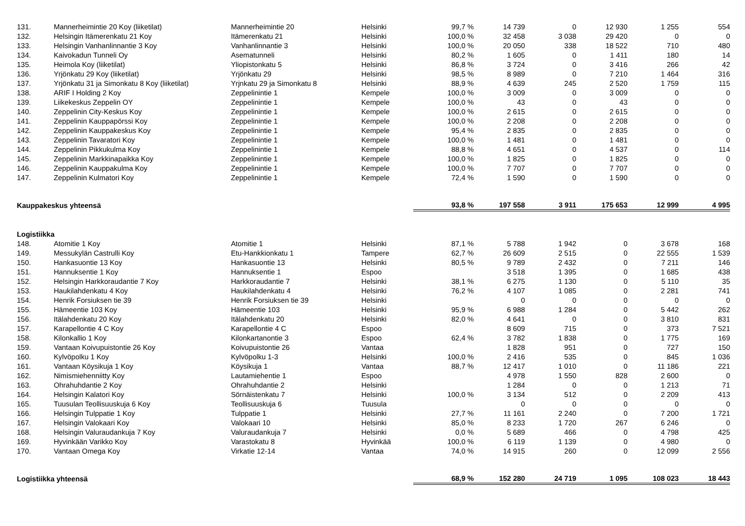| 131. | Mannerheimintie 20 Koy (liiketilat) | Mannerheimintie 20 | Helsinki | 99,7 % | 14 739 | 0 | 12 930 | 1 255 | 554 |
| 132. | Helsingin Itämerenkatu 21 Koy | Itämerenkatu 21 | Helsinki | 100,0 % | 32 458 | 3 038 | 29 420 | 0 | 0 |
| 133. | Helsingin Vanhanlinnantie 3 Koy | Vanhanlinnantie 3 | Helsinki | 100,0 % | 20 050 | 338 | 18 522 | 710 | 480 |
| 134. | Kaivokadun Tunneli Oy | Asematunneli | Helsinki | 80,2 % | 1 605 | 0 | 1 411 | 180 | 14 |
| 135. | Heimola Koy (liiketilat) | Yliopistonkatu 5 | Helsinki | 86,8 % | 3 724 | 0 | 3 416 | 266 | 42 |
| 136. | Yrjönkatu 29 Koy (liiketilat) | Yrjönkatu 29 | Helsinki | 98,5 % | 8 989 | 0 | 7 210 | 1 464 | 316 |
| 137. | Yrjönkatu 31 ja Simonkatu 8 Koy (liiketilat) | Yrjnkatu 29 ja Simonkatu 8 | Helsinki | 88,9 % | 4 639 | 245 | 2 520 | 1 759 | 115 |
| 138. | ARIF I Holding 2 Koy | Zeppelinintie 1 | Kempele | 100,0 % | 3 009 | 0 | 3 009 | 0 | 0 |
| 139. | Liikekeskus Zeppelin OY | Zeppelinintie 1 | Kempele | 100,0 % | 43 | 0 | 43 | 0 | 0 |
| 140. | Zeppelinin City-Keskus Koy | Zeppelinintie 1 | Kempele | 100,0 % | 2 615 | 0 | 2 615 | 0 | 0 |
| 141. | Zeppelinin Kauppapörssi Koy | Zeppelinintie 1 | Kempele | 100,0 % | 2 208 | 0 | 2 208 | 0 | 0 |
| 142. | Zeppelinin Kauppakeskus Koy | Zeppelinintie 1 | Kempele | 95,4 % | 2 835 | 0 | 2 835 | 0 | 0 |
| 143. | Zeppelinin Tavaratori Koy | Zeppelinintie 1 | Kempele | 100,0 % | 1 481 | 0 | 1 481 | 0 | 0 |
| 144. | Zeppelinin Pikkukulma Koy | Zeppelinintie 1 | Kempele | 88,8 % | 4 651 | 0 | 4 537 | 0 | 114 |
| 145. | Zeppelinin Markkinapaikka Koy | Zeppelinintie 1 | Kempele | 100,0 % | 1 825 | 0 | 1 825 | 0 | 0 |
| 146. | Zeppelinin Kauppakulma Koy | Zeppelinintie 1 | Kempele | 100,0 % | 7 707 | 0 | 7 707 | 0 | 0 |
| 147. | Zeppelinin Kulmatori Koy | Zeppelinintie 1 | Kempele | 72,4 % | 1 590 | 0 | 1 590 | 0 | 0 |
| Kauppakeskus yhteensä | | | | 93,8 % | 197 558 | 3 911 | 175 653 | 12 999 | 4 995 |
| Logistiikka | | | | | | | | | |
| 148. | Atomitie 1 Koy | Atomitie 1 | Helsinki | 87,1 % | 5 788 | 1 942 | 0 | 3 678 | 168 |
| 149. | Messukylän Castrulli Koy | Etu-Hankkionkatu 1 | Tampere | 62,7 % | 26 609 | 2 515 | 0 | 22 555 | 1 539 |
| 150. | Hankasuontie 13 Koy | Hankasuontie 13 | Helsinki | 80,5 % | 9 789 | 2 432 | 0 | 7 211 | 146 |
| 151. | Hannuksentie 1 Koy | Hannuksentie 1 | Espoo | | 3 518 | 1 395 | 0 | 1 685 | 438 |
| 152. | Helsingin Harkkoraudantie 7 Koy | Harkkoraudantie 7 | Helsinki | 38,1 % | 6 275 | 1 130 | 0 | 5 110 | 35 |
| 153. | Haukilahdenkatu 4 Koy | Haukilahdenkatu 4 | Helsinki | 76,2 % | 4 107 | 1 085 | 0 | 2 281 | 741 |
| 154. | Henrik Forsiuksen tie 39 | Henrik Forsiuksen tie 39 | Helsinki | | 0 | 0 | 0 | 0 | 0 |
| 155. | Hämeentie 103 Koy | Hämeentie 103 | Helsinki | 95,9 % | 6 988 | 1 284 | 0 | 5 442 | 262 |
| 156. | Itälahdenkatu 20 Koy | Itälahdenkatu 20 | Helsinki | 82,0 % | 4 641 | 0 | 0 | 3 810 | 831 |
| 157. | Karapellontie 4 C Koy | Karapellontie 4 C | Espoo | | 8 609 | 715 | 0 | 373 | 7 521 |
| 158. | Kilonkallio 1 Koy | Kilonkartanontie 3 | Espoo | 62,4 % | 3 782 | 1 838 | 0 | 1 775 | 169 |
| 159. | Vantaan Koivupuistontie 26 Koy | Koivupuistontie 26 | Vantaa | | 1 828 | 951 | 0 | 727 | 150 |
| 160. | Kylvöpolku 1 Koy | Kylvöpolku 1-3 | Helsinki | 100,0 % | 2 416 | 535 | 0 | 845 | 1 036 |
| 161. | Vantaan Köysikuja 1 Koy | Köysikuja 1 | Vantaa | 88,7 % | 12 417 | 1 010 | 0 | 11 186 | 221 |
| 162. | Nimismiehenniitty Koy | Lautamiehentie 1 | Espoo | | 4 978 | 1 550 | 828 | 2 600 | 0 |
| 163. | Ohrahuhdantie 2 Koy | Ohrahuhdantie 2 | Helsinki | | 1 284 | 0 | 0 | 1 213 | 71 |
| 164. | Helsingin Kalatori Koy | Sörnäistenkatu 7 | Helsinki | 100,0 % | 3 134 | 512 | 0 | 2 209 | 413 |
| 165. | Tuusulan Teollisuuskuja 6 Koy | Teollisuuskuja 6 | Tuusula | | 0 | 0 | 0 | 0 | 0 |
| 166. | Helsingin Tulppatie 1 Koy | Tulppatie 1 | Helsinki | 27,7 % | 11 161 | 2 240 | 0 | 7 200 | 1 721 |
| 167. | Helsingin Valokaari Koy | Valokaari 10 | Helsinki | 85,0 % | 8 233 | 1 720 | 267 | 6 246 | 0 |
| 168. | Helsingin Valuraudankuja 7 Koy | Valuraudankuja 7 | Helsinki | 0,0 % | 5 689 | 466 | 0 | 4 798 | 425 |
| 169. | Hyvinkään Varikko Koy | Varastokatu 8 | Hyvinkää | 100,0 % | 6 119 | 1 139 | 0 | 4 980 | 0 |
| 170. | Vantaan Omega Koy | Virkatie 12-14 | Vantaa | 74,0 % | 14 915 | 260 | 0 | 12 099 | 2 556 |
| Logistiikka yhteensä | | | | 68,9 % | 152 280 | 24 719 | 1 095 | 108 023 | 18 443 |